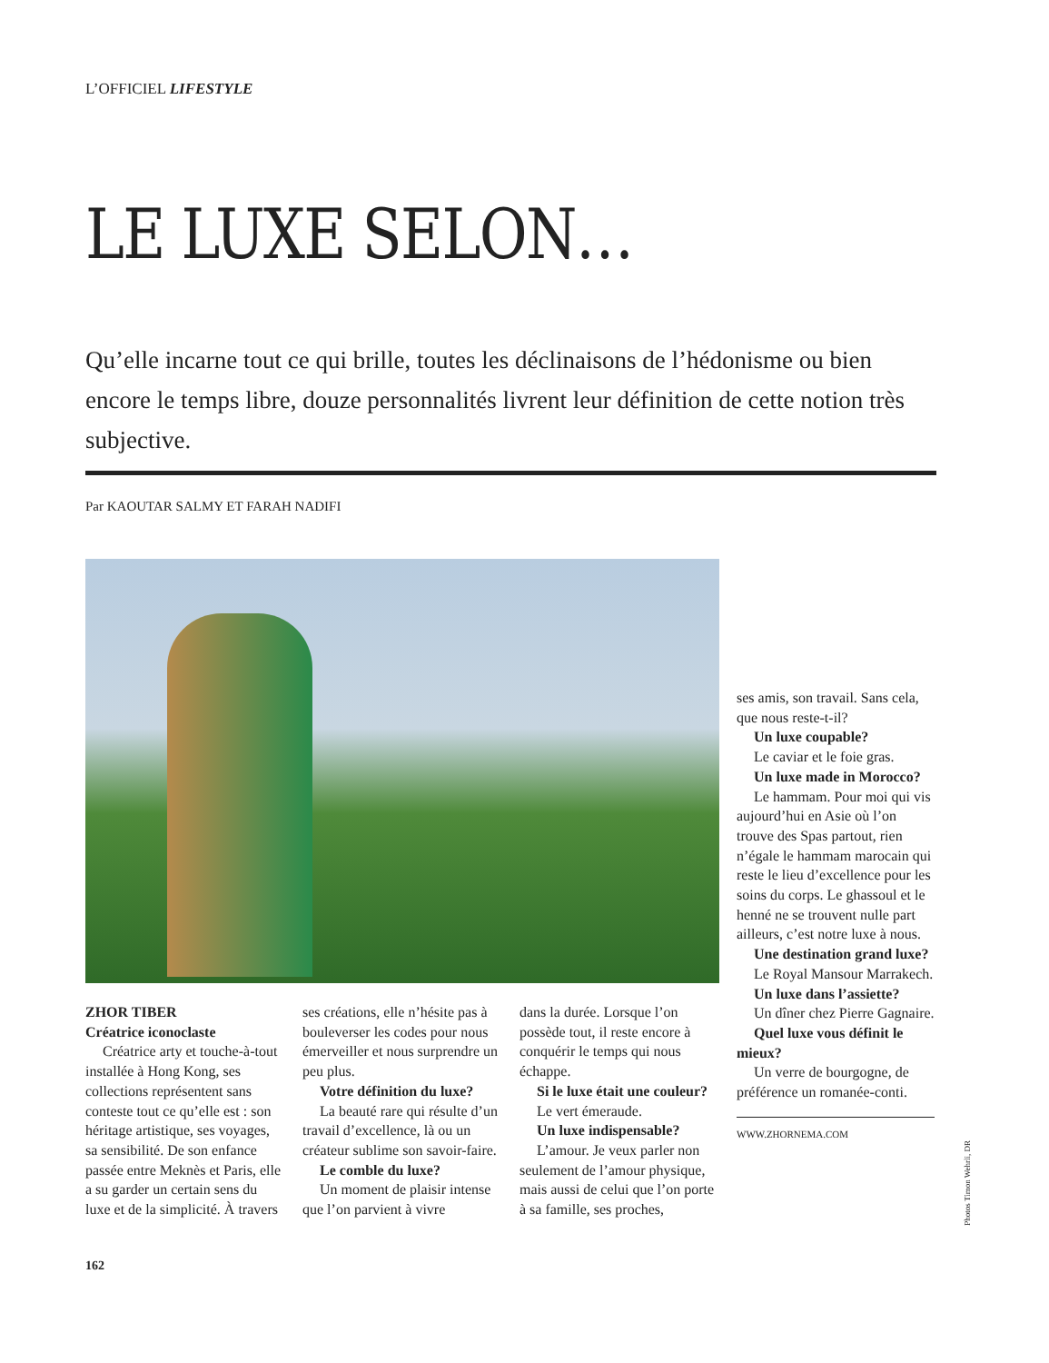L’OFFICIEL LIFESTYLE
LE LUXE SELON…
Qu’elle incarne tout ce qui brille, toutes les déclinaisons de l’hédonisme ou bien encore le temps libre, douze personnalités livrent leur définition de cette notion très subjective.
Par KAOUTAR SALMY ET FARAH NADIFI
ZHOR TIBER
Créatrice iconoclaste
Créatrice arty et touche-à-tout installée à Hong Kong, ses collections représentent sans conteste tout ce qu’elle est : son héritage artistique, ses voyages, sa sensibilité. De son enfance passée entre Meknès et Paris, elle a su garder un certain sens du luxe et de la simplicité. À travers
ses créations, elle n’hésite pas à bouleverser les codes pour nous émerveiller et nous surprendre un peu plus.
Votre définition du luxe?
La beauté rare qui résulte d’un travail d’excellence, là ou un créateur sublime son savoir-faire.
Le comble du luxe?
Un moment de plaisir intense que l’on parvient à vivre
dans la durée. Lorsque l’on possède tout, il reste encore à conquérir le temps qui nous échappe.
Si le luxe était une couleur?
Le vert émeraude.
Un luxe indispensable?
L’amour. Je veux parler non seulement de l’amour physique, mais aussi de celui que l’on porte à sa famille, ses proches,
ses amis, son travail. Sans cela, que nous reste-t-il?
Un luxe coupable?
Le caviar et le foie gras.
Un luxe made in Morocco?
Le hammam. Pour moi qui vis aujourd’hui en Asie où l’on trouve des Spas partout, rien n’égale le hammam marocain qui reste le lieu d’excellence pour les soins du corps. Le ghassoul et le henné ne se trouvent nulle part ailleurs, c’est notre luxe à nous.
Une destination grand luxe?
Le Royal Mansour Marrakech.
Un luxe dans l’assiette?
Un dîner chez Pierre Gagnaire.
Quel luxe vous définit le mieux?
Un verre de bourgogne, de préférence un romanée-conti.
WWW.ZHORNEMA.COM
162
Photos Timon Wehrli, DR